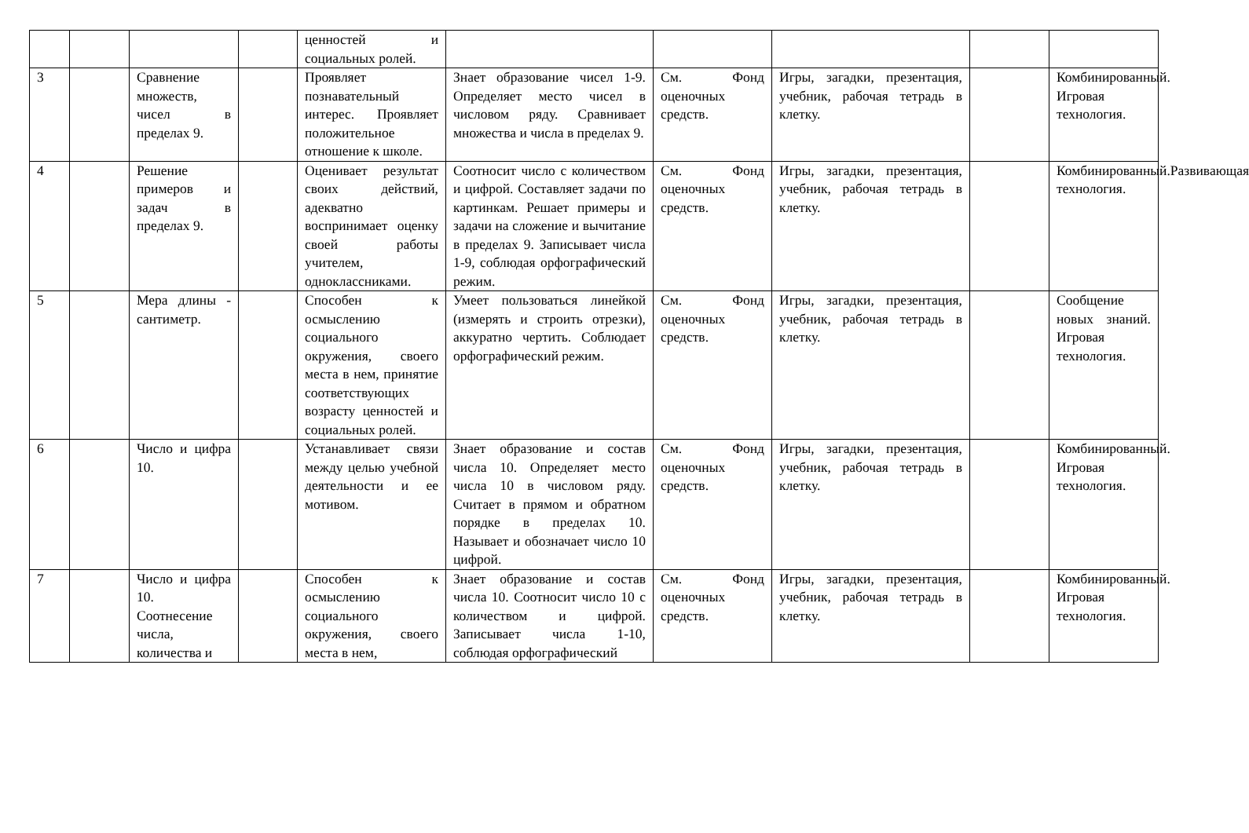| | | | | ценностей и социальных ролей. | | | | | |
| 3 | | Сравнение множеств, чисел в пределах 9. | | Проявляет познавательный интерес. Проявляет положительное отношение к школе. | Знает образование чисел 1-9. Определяет место чисел в числовом ряду. Сравнивает множества и числа в пределах 9. | См. Фонд оценочных средств. | Игры, загадки, презентация, учебник, рабочая тетрадь в клетку. | | Комбинированный. Игровая технология. |
| 4 | | Решение примеров и задач в пределах 9. | | Оценивает результат своих действий, адекватно воспринимает оценку своей работы учителем, одноклассниками. | Соотносит число с количеством и цифрой. Составляет задачи по картинкам. Решает примеры и задачи на сложение и вычитание в пределах 9. Записывает числа 1-9, соблюдая орфографический режим. | См. Фонд оценочных средств. | Игры, загадки, презентация, учебник, рабочая тетрадь в клетку. | | Комбинированный.Развивающая технология. |
| 5 | | Мера длины - сантиметр. | | Способен к осмыслению социального окружения, своего места в нем, принятие соответствующих возрасту ценностей и социальных ролей. | Умеет пользоваться линейкой (измерять и строить отрезки), аккуратно чертить. Соблюдает орфографический режим. | См. Фонд оценочных средств. | Игры, загадки, презентация, учебник, рабочая тетрадь в клетку. | | Сообщение новых знаний. Игровая технология. |
| 6 | | Число и цифра 10. | | Устанавливает связи между целью учебной деятельности и ее мотивом. | Знает образование и состав числа 10. Определяет место числа 10 в числовом ряду. Считает в прямом и обратном порядке в пределах 10. Называет и обозначает число 10 цифрой. | См. Фонд оценочных средств. | Игры, загадки, презентация, учебник, рабочая тетрадь в клетку. | | Комбинированный. Игровая технология. |
| 7 | | Число и цифра 10. Соотнесение числа, количества и | | Способен к осмыслению социального окружения, своего места в нем, | Знает образование и состав числа 10. Соотносит число 10 с количеством и цифрой. Записывает числа 1-10, соблюдая орфографический | См. Фонд оценочных средств. | Игры, загадки, презентация, учебник, рабочая тетрадь в клетку. | | Комбинированный. Игровая технология. |